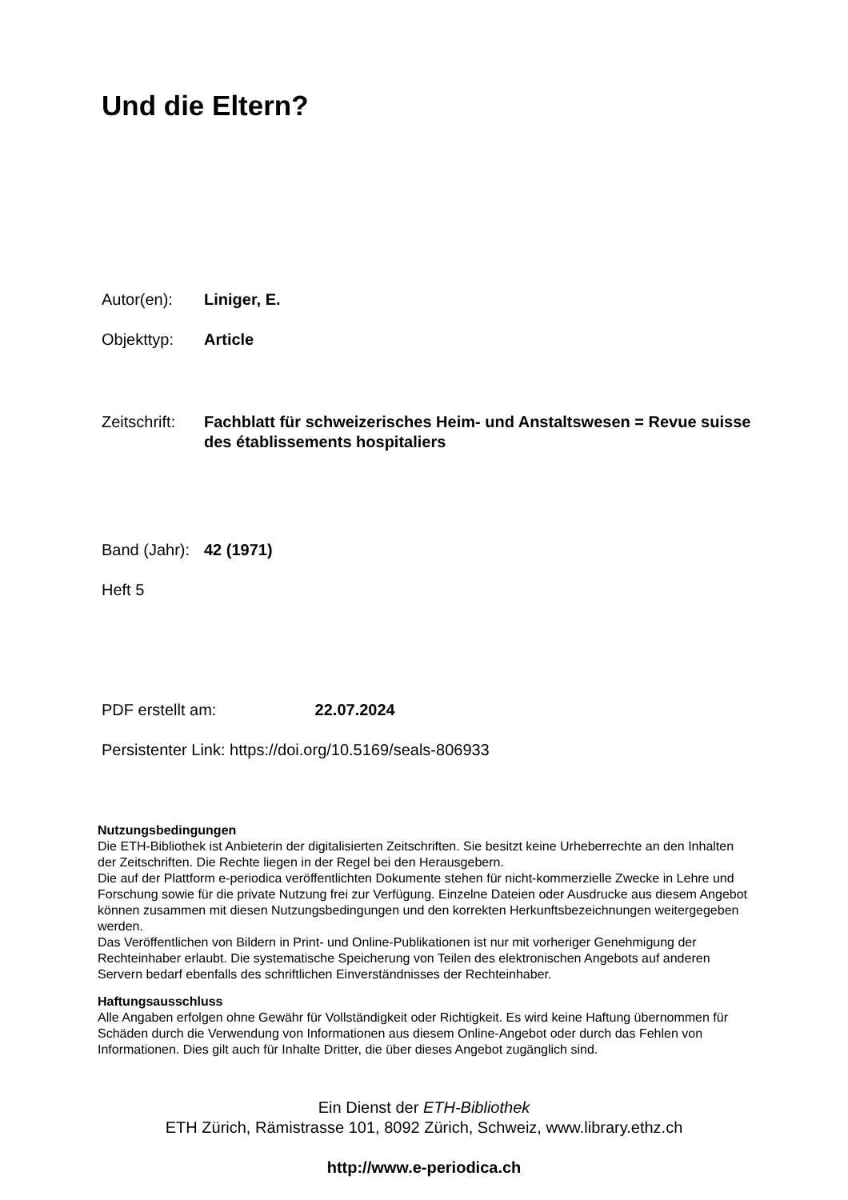Und die Eltern?
Autor(en): Liniger, E.
Objekttyp: Article
Zeitschrift:
Fachblatt für schweizerisches Heim- und Anstaltswesen = Revue suisse des établissements hospitaliers
Band (Jahr):
42 (1971)
Heft 5
PDF erstellt am: 22.07.2024
Persistenter Link: https://doi.org/10.5169/seals-806933
Nutzungsbedingungen
Die ETH-Bibliothek ist Anbieterin der digitalisierten Zeitschriften. Sie besitzt keine Urheberrechte an den Inhalten der Zeitschriften. Die Rechte liegen in der Regel bei den Herausgebern.
Die auf der Plattform e-periodica veröffentlichten Dokumente stehen für nicht-kommerzielle Zwecke in Lehre und Forschung sowie für die private Nutzung frei zur Verfügung. Einzelne Dateien oder Ausdrucke aus diesem Angebot können zusammen mit diesen Nutzungsbedingungen und den korrekten Herkunftsbezeichnungen weitergegeben werden.
Das Veröffentlichen von Bildern in Print- und Online-Publikationen ist nur mit vorheriger Genehmigung der Rechteinhaber erlaubt. Die systematische Speicherung von Teilen des elektronischen Angebots auf anderen Servern bedarf ebenfalls des schriftlichen Einverständnisses der Rechteinhaber.
Haftungsausschluss
Alle Angaben erfolgen ohne Gewähr für Vollständigkeit oder Richtigkeit. Es wird keine Haftung übernommen für Schäden durch die Verwendung von Informationen aus diesem Online-Angebot oder durch das Fehlen von Informationen. Dies gilt auch für Inhalte Dritter, die über dieses Angebot zugänglich sind.
Ein Dienst der ETH-Bibliothek
ETH Zürich, Rämistrasse 101, 8092 Zürich, Schweiz, www.library.ethz.ch
http://www.e-periodica.ch